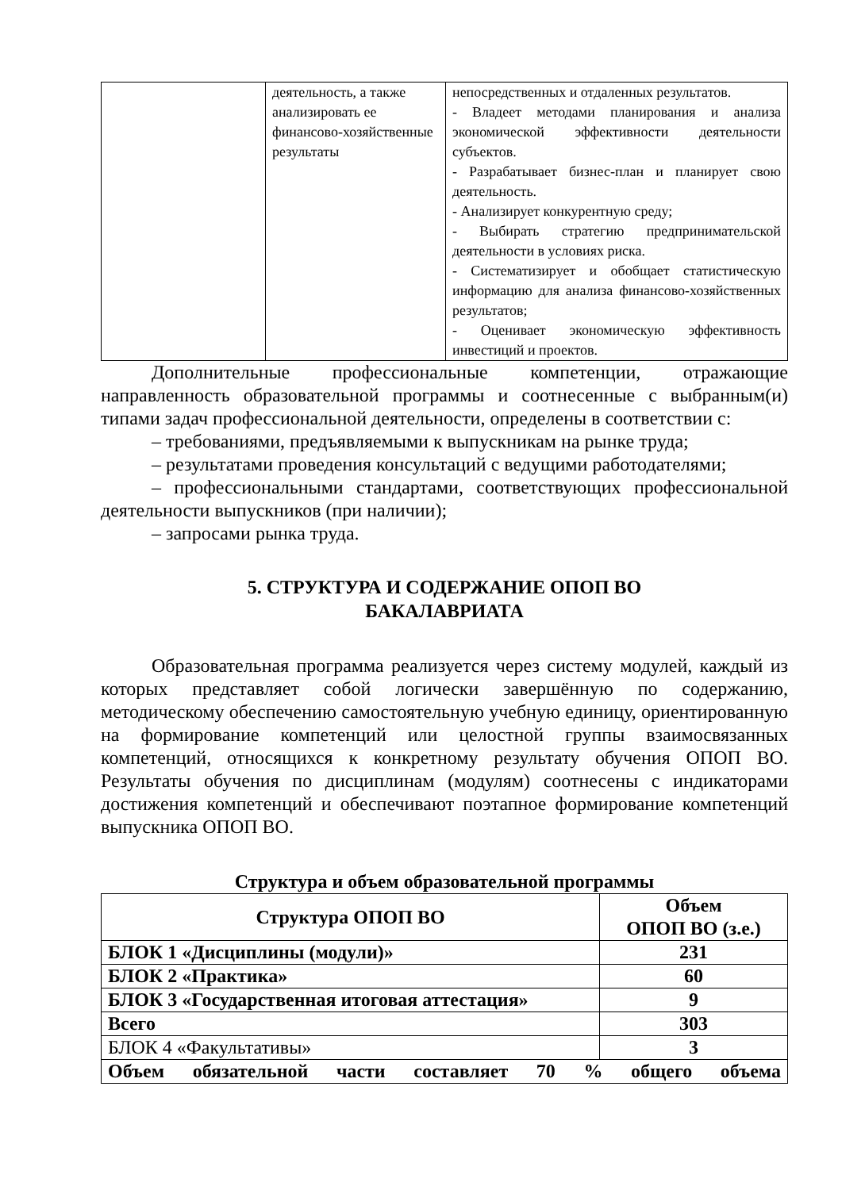| | деятельность, а также анализировать ее финансово-хозяйственные результаты | непосредственных и отдаленных результатов. - Владеет методами планирования и анализа экономической эффективности деятельности субъектов. - Разрабатывает бизнес-план и планирует свою деятельность. - Анализирует конкурентную среду; - Выбирать стратегию предпринимательской деятельности в условиях риска. - Систематизирует и обобщает статистическую информацию для анализа финансово-хозяйственных результатов; - Оценивает экономическую эффективность инвестиций и проектов. |
Дополнительные профессиональные компетенции, отражающие направленность образовательной программы и соотнесенные с выбранным(и) типами задач профессиональной деятельности, определены в соответствии с:
– требованиями, предъявляемыми к выпускникам на рынке труда;
– результатами проведения консультаций с ведущими работодателями;
– профессиональными стандартами, соответствующих профессиональной деятельности выпускников (при наличии);
– запросами рынка труда.
5. СТРУКТУРА И СОДЕРЖАНИЕ ОПОП ВО
БАКАЛАВРИАТА
Образовательная программа реализуется через систему модулей, каждый из которых представляет собой логически завершённую по содержанию, методическому обеспечению самостоятельную учебную единицу, ориентированную на формирование компетенций или целостной группы взаимосвязанных компетенций, относящихся к конкретному результату обучения ОПОП ВО. Результаты обучения по дисциплинам (модулям) соотнесены с индикаторами достижения компетенций и обеспечивают поэтапное формирование компетенций выпускника ОПОП ВО.
Структура и объем образовательной программы
| Структура ОПОП ВО | Объем ОПОП ВО (з.е.) |
| --- | --- |
| БЛОК 1 «Дисциплины (модули)» | 231 |
| БЛОК 2 «Практика» | 60 |
| БЛОК 3 «Государственная итоговая аттестация» | 9 |
| Всего | 303 |
| БЛОК 4 «Факультативы» | 3 |
| Объем обязательной части составляет 70 % общего объема | |